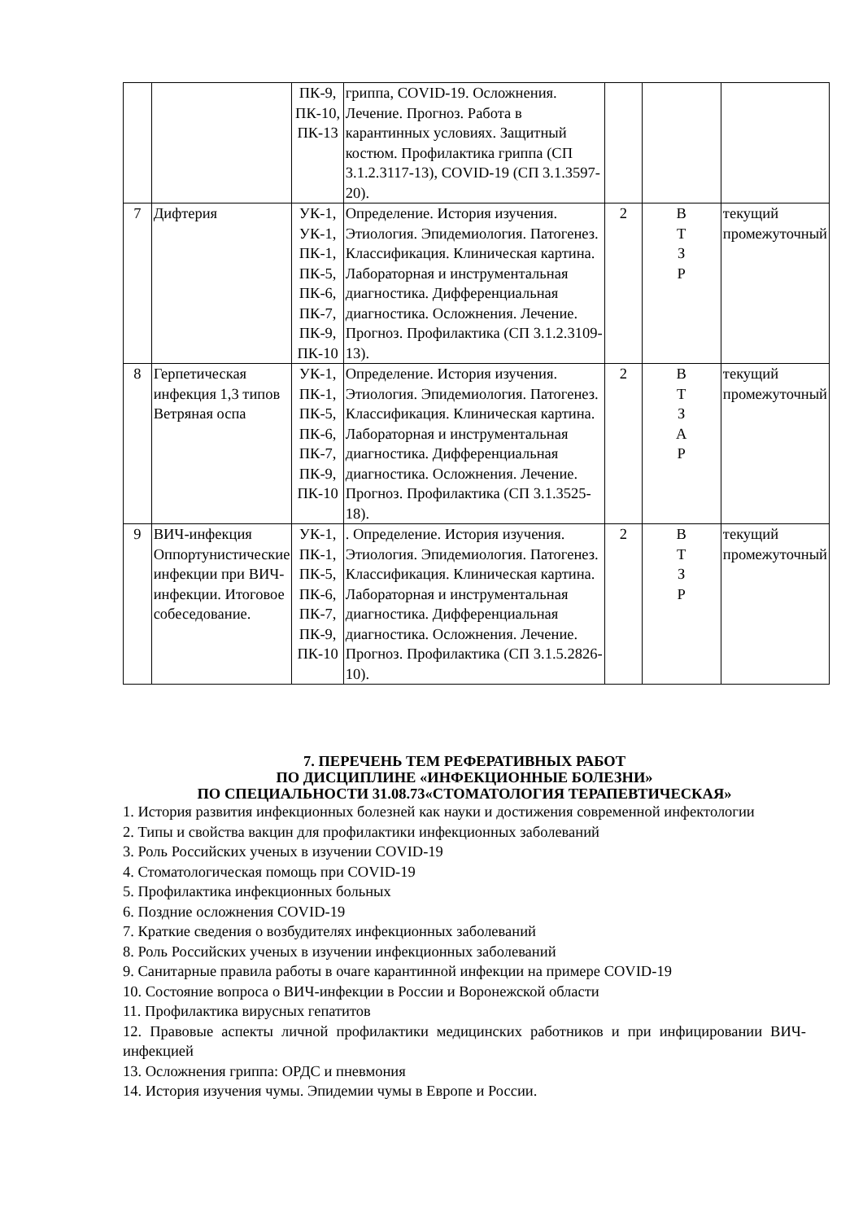| | | ПК-9, ПК-10, ПК-13 | гриппа, COVID-19. Осложнения. Лечение. Прогноз. Работа в карантинных условиях. Защитный костюм. Профилактика гриппа (СП 3.1.2.3117-13), COVID-19 (СП 3.1.3597-20). | | | |
| 7 | Дифтерия | УК-1, УК-1, ПК-1, ПК-5, ПК-6, ПК-7, ПК-9, ПК-10 | Определение. История изучения. Этиология. Эпидемиология. Патогенез. Классификация. Клиническая картина. Лабораторная и инструментальная диагностика. Дифференциальная диагностика. Осложнения. Лечение. Прогноз. Профилактика (СП 3.1.2.3109-13). | 2 | В Т З Р | текущий промежуточный |
| 8 | Герпетическая инфекция 1,3 типов Ветряная оспа | УК-1, ПК-1, ПК-5, ПК-6, ПК-7, ПК-9, ПК-10 | Определение. История изучения. Этиология. Эпидемиология. Патогенез. Классификация. Клиническая картина. Лабораторная и инструментальная диагностика. Дифференциальная диагностика. Осложнения. Лечение. Прогноз. Профилактика (СП 3.1.3525-18). | 2 | В Т З А Р | текущий промежуточный |
| 9 | ВИЧ-инфекция Оппортунистические инфекции при ВИЧ-инфекции. Итоговое собеседование. | УК-1, ПК-1, ПК-5, ПК-6, ПК-7, ПК-9, ПК-10 | . Определение. История изучения. Этиология. Эпидемиология. Патогенез. Классификация. Клиническая картина. Лабораторная и инструментальная диагностика. Дифференциальная диагностика. Осложнения. Лечение. Прогноз. Профилактика (СП 3.1.5.2826-10). | 2 | В Т З Р | текущий промежуточный |
7. ПЕРЕЧЕНЬ ТЕМ РЕФЕРАТИВНЫХ РАБОТ
ПО ДИСЦИПЛИНЕ «ИНФЕКЦИОННЫЕ БОЛЕЗНИ»
ПО СПЕЦИАЛЬНОСТИ 31.08.73«СТОМАТОЛОГИЯ ТЕРАПЕВТИЧЕСКАЯ»
1. История развития инфекционных болезней как науки и достижения современной инфектологии
2. Типы и свойства вакцин для профилактики инфекционных заболеваний
3. Роль Российских ученых в изучении COVID-19
4. Стоматологическая помощь при COVID-19
5. Профилактика инфекционных больных
6. Поздние осложнения COVID-19
7. Краткие сведения о возбудителях инфекционных заболеваний
8. Роль Российских ученых в изучении инфекционных заболеваний
9. Санитарные правила работы в очаге карантинной инфекции на примере COVID-19
10. Состояние вопроса о ВИЧ-инфекции в России и Воронежской области
11. Профилактика вирусных гепатитов
12. Правовые аспекты личной профилактики медицинских работников и при инфицировании ВИЧ-инфекцией
13. Осложнения гриппа: ОРДС и пневмония
14. История изучения чумы. Эпидемии чумы в Европе и России.